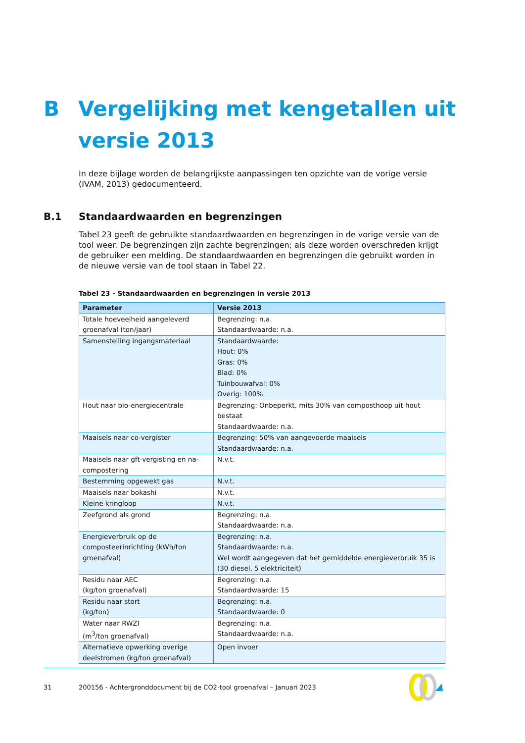B Vergelijking met kengetallen uit
versie 2013
In deze bijlage worden de belangrijkste aanpassingen ten opzichte van de vorige versie (IVAM, 2013) gedocumenteerd.
B.1 Standaardwaarden en begrenzingen
Tabel 23 geeft de gebruikte standaardwaarden en begrenzingen in de vorige versie van de tool weer. De begrenzingen zijn zachte begrenzingen; als deze worden overschreden krijgt de gebruiker een melding. De standaardwaarden en begrenzingen die gebruikt worden in de nieuwe versie van de tool staan in Tabel 22.
Tabel 23 - Standaardwaarden en begrenzingen in versie 2013
| Parameter | Versie 2013 |
| --- | --- |
| Totale hoeveelheid aangeleverd groenafval (ton/jaar) | Begrenzing: n.a. Standaardwaarde: n.a. |
| Samenstelling ingangsmateriaal | Standaardwaarde: Hout: 0% Gras: 0% Blad: 0% Tuinbouwafval: 0% Overig: 100% |
| Hout naar bio-energiecentrale | Begrenzing: Onbeperkt, mits 30% van composthoop uit hout bestaat Standaardwaarde: n.a. |
| Maaisels naar co-vergister | Begrenzing: 50% van aangevoerde maaisels Standaardwaarde: n.a. |
| Maaisels naar gft-vergisting en na-compostering | N.v.t. |
| Bestemming opgewekt gas | N.v.t. |
| Maaisels naar bokashi | N.v.t. |
| Kleine kringloop | N.v.t. |
| Zeefgrond als grond | Begrenzing: n.a. Standaardwaarde: n.a. |
| Energieverbruik op de composteerinrichting (kWh/ton groenafval) | Begrenzing: n.a. Standaardwaarde: n.a. Wel wordt aangegeven dat het gemiddelde energieverbruik 35 is (30 diesel, 5 elektriciteit) |
| Residu naar AEC (kg/ton groenafval) | Begrenzing: n.a. Standaardwaarde: 15 |
| Residu naar stort (kg/ton) | Begrenzing: n.a. Standaardwaarde: 0 |
| Water naar RWZI (m<sup>3</sup>/ton groenafval) | Begrenzing: n.a. Standaardwaarde: n.a. |
| Alternatieve opwerking overige deelstromen (kg/ton groenafval) | Open invoer |
31
200156 - Achtergronddocument bij de CO2-tool groenafval – Januari 2023